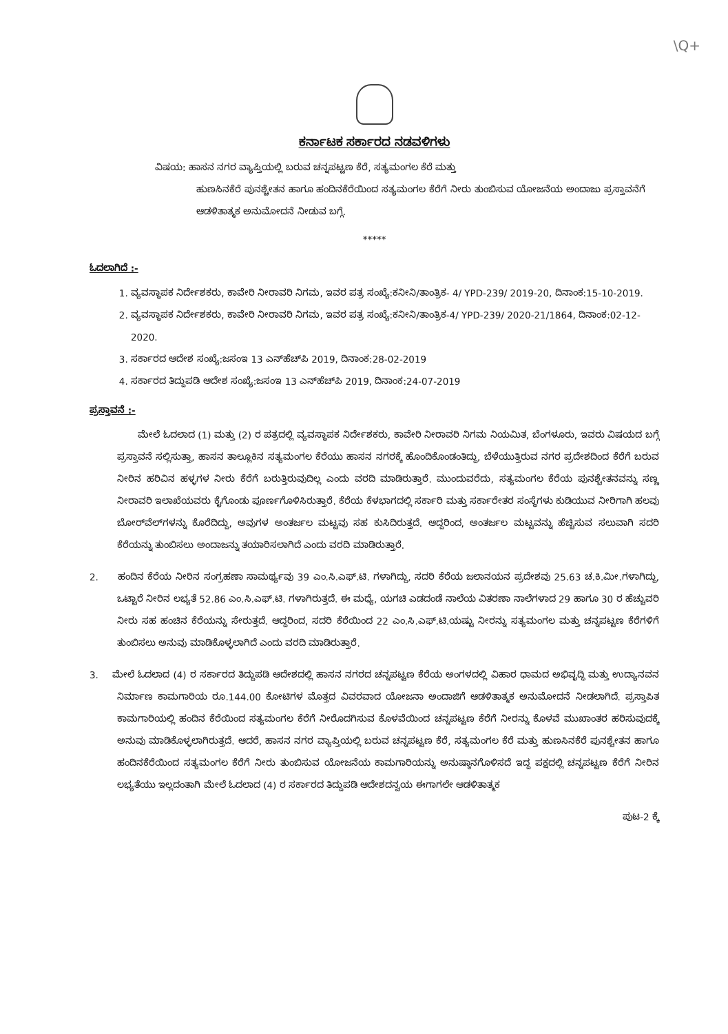\Q+
ಕರ್ನಾಟಕ ಸರ್ಕಾರದ ನಡವಳಿಗಳು
ವಿಷಯ: ಹಾಸನ ನಗರ ವ್ಯಾಪ್ತಿಯಲ್ಲಿ ಬರುವ ಚನ್ನಪಟ್ಟಣ ಕೆರೆ, ಸತ್ಯಮಂಗಲ ಕೆರೆ ಮತ್ತು
ಹುಣಸಿನಕೆರೆ ಪುನಶ್ಚೇತನ ಹಾಗೂ ಹಂದಿನಕೆರೆಯಿಂದ ಸತ್ಯಮಂಗಲ ಕೆರೆಗೆ ನೀರು ತುಂಬಿಸುವ ಯೋಜನೆಯ ಅಂದಾಜು ಪ್ರಸ್ತಾವನೆಗೆ ಆಡಳಿತಾತ್ಮಕ ಅನುಮೋದನೆ ನೀಡುವ ಬಗ್ಗೆ.
*****
ಓದಲಾಗಿದೆ :-
1. ವ್ಯವಸ್ಥಾಪಕ ನಿರ್ದೇಶಕರು, ಕಾವೇರಿ ನೀರಾವರಿ ನಿಗಮ, ಇವರ ಪತ್ರ ಸಂಖ್ಯೆ:ಕನೀನಿ/ತಾಂತ್ರಿಕ- 4/ YPD-239/ 2019-20, ದಿನಾಂಕ:15-10-2019.
2. ವ್ಯವಸ್ಥಾಪಕ ನಿರ್ದೇಶಕರು, ಕಾವೇರಿ ನೀರಾವರಿ ನಿಗಮ, ಇವರ ಪತ್ರ ಸಂಖ್ಯೆ:ಕನೀನಿ/ತಾಂತ್ರಿಕ-4/ YPD-239/ 2020-21/1864, ದಿನಾಂಕ:02-12-2020.
3. ಸರ್ಕಾರದ ಆದೇಶ ಸಂಖ್ಯೆ:ಜಸಂಇ 13 ಎನ್‌ಹೆಚ್‌ಪಿ 2019, ದಿನಾಂಕ:28-02-2019
4. ಸರ್ಕಾರದ ತಿದ್ದುಪಡಿ ಆದೇಶ ಸಂಖ್ಯೆ:ಜಸಂಇ 13 ಎನ್‌ಹೆಚ್‌ಪಿ 2019, ದಿನಾಂಕ:24-07-2019
ಪ್ರಸ್ತಾವನೆ :-
ಮೇಲೆ ಓದಲಾದ (1) ಮತ್ತು (2) ರ ಪತ್ರದಲ್ಲಿ ವ್ಯವಸ್ಥಾಪಕ ನಿರ್ದೇಶಕರು, ಕಾವೇರಿ ನೀರಾವರಿ ನಿಗಮ ನಿಯಮಿತ, ಬೆಂಗಳೂರು, ಇವರು ವಿಷಯದ ಬಗ್ಗೆ ಪ್ರಸ್ತಾವನೆ ಸಲ್ಲಿಸುತ್ತಾ, ಹಾಸನ ತಾಲ್ಲೂಕಿನ ಸತ್ಯಮಂಗಲ ಕೆರೆಯು ಹಾಸನ ನಗರಕ್ಕೆ ಹೊಂದಿಕೊಂಡಂತಿದ್ದು, ಬೆಳೆಯುತ್ತಿರುವ ನಗರ ಪ್ರದೇಶದಿಂದ ಕೆರೆಗೆ ಬರುವ ನೀರಿನ ಹರಿವಿನ ಹಳ್ಳಗಳ ನೀರು ಕೆರೆಗೆ ಬರುತ್ತಿರುವುದಿಲ್ಲ ಎಂದು ವರದಿ ಮಾಡಿರುತ್ತಾರೆ. ಮುಂದುವರೆದು, ಸತ್ಯಮಂಗಲ ಕೆರೆಯ ಪುನಶ್ಚೇತನವನ್ನು ಸಣ್ಣ ನೀರಾವರಿ ಇಲಾಖೆಯವರು ಕೈಗೊಂಡು ಪೂರ್ಣಗೊಳಿಸಿರುತ್ತಾರೆ. ಕೆರೆಯ ಕೆಳಭಾಗದಲ್ಲಿ ಸರ್ಕಾರಿ ಮತ್ತು ಸರ್ಕಾರೇತರ ಸಂಸ್ಥೆಗಳು ಕುಡಿಯುವ ನೀರಿಗಾಗಿ ಹಲವು ಬೋರ್‌ವೆಲ್‌ಗಳನ್ನು ಕೊರೆದಿದ್ದು, ಅವುಗಳ ಅಂತರ್ಜಲ ಮಟ್ಟವು ಸಹ ಕುಸಿದಿರುತ್ತದೆ. ಆದ್ದರಿಂದ, ಅಂತರ್ಜಲ ಮಟ್ಟವನ್ನು ಹೆಚ್ಚಿಸುವ ಸಲುವಾಗಿ ಸದರಿ ಕೆರೆಯನ್ನು ತುಂಬಿಸಲು ಅಂದಾಜನ್ನು ತಯಾರಿಸಲಾಗಿದೆ ಎಂದು ವರದಿ ಮಾಡಿರುತ್ತಾರೆ.
2. ಹಂದಿನ ಕೆರೆಯ ನೀರಿನ ಸಂಗ್ರಹಣಾ ಸಾಮರ್ಥ್ಯವು 39 ಎಂ.ಸಿ.ಎಫ್.ಟಿ. ಗಳಾಗಿದ್ದು, ಸದರಿ ಕೆರೆಯ ಜಲಾನಯನ ಪ್ರದೇಶವು 25.63 ಚ.ಕಿ.ಮೀ.ಗಳಾಗಿದ್ದು, ಒಟ್ಟಾರೆ ನೀರಿನ ಲಭ್ಯತೆ 52.86 ಎಂ.ಸಿ.ಎಫ್.ಟಿ. ಗಳಾಗಿರುತ್ತದೆ. ಈ ಮಧ್ಯೆ, ಯಗಚಿ ಎಡದಂಡೆ ನಾಲೆಯ ವಿತರಣಾ ನಾಲೆಗಳಾದ 29 ಹಾಗೂ 30 ರ ಹೆಚ್ಚುವರಿ ನೀರು ಸಹ ಹಂಚಿನ ಕೆರೆಯನ್ನು ಸೇರುತ್ತದೆ. ಆದ್ದರಿಂದ, ಸದರಿ ಕೆರೆಯಿಂದ 22 ಎಂ.ಸಿ.ಎಫ್.ಟಿ.ಯಷ್ಟು ನೀರನ್ನು ಸತ್ಯಮಂಗಲ ಮತ್ತು ಚನ್ನಪಟ್ಟಣ ಕೆರೆಗಳಿಗೆ ತುಂಬಿಸಲು ಅನುವು ಮಾಡಿಕೊಳ್ಳಲಾಗಿದೆ ಎಂದು ವರದಿ ಮಾಡಿರುತ್ತಾರೆ.
3. ಮೇಲೆ ಓದಲಾದ (4) ರ ಸರ್ಕಾರದ ತಿದ್ದುಪಡಿ ಆದೇಶದಲ್ಲಿ ಹಾಸನ ನಗರದ ಚನ್ನಪಟ್ಟಣ ಕೆರೆಯ ಅಂಗಳದಲ್ಲಿ ವಿಹಾರ ಧಾಮದ ಅಭಿವೃದ್ಧಿ ಮತ್ತು ಉದ್ಯಾನವನ ನಿರ್ಮಾಣ ಕಾಮಗಾರಿಯ ರೂ.144.00 ಕೋಟಿಗಳ ಮೊತ್ತದ ವಿವರವಾದ ಯೋಜನಾ ಅಂದಾಜಿಗೆ ಆಡಳಿತಾತ್ಮಕ ಅನುಮೋದನೆ ನೀಡಲಾಗಿದೆ. ಪ್ರಸ್ತಾಪಿತ ಕಾಮಗಾರಿಯಲ್ಲಿ ಹಂದಿನ ಕೆರೆಯಿಂದ ಸತ್ಯಮಂಗಲ ಕೆರೆಗೆ ನೀರೊದಗಿಸುವ ಕೊಳವೆಯಿಂದ ಚನ್ನಪಟ್ಟಣ ಕೆರೆಗೆ ನೀರನ್ನು ಕೊಳವೆ ಮುಖಾಂತರ ಹರಿಸುವುದಕ್ಕೆ ಅನುವು ಮಾಡಿಕೊಳ್ಳಲಾಗಿರುತ್ತದೆ. ಆದರೆ, ಹಾಸನ ನಗರ ವ್ಯಾಪ್ತಿಯಲ್ಲಿ ಬರುವ ಚನ್ನಪಟ್ಟಣ ಕೆರೆ, ಸತ್ಯಮಂಗಲ ಕೆರೆ ಮತ್ತು ಹುಣಸಿನಕೆರೆ ಪುನಶ್ಚೇತನ ಹಾಗೂ ಹಂದಿನಕೆರೆಯಿಂದ ಸತ್ಯಮಂಗಲ ಕೆರೆಗೆ ನೀರು ತುಂಬಿಸುವ ಯೋಜನೆಯ ಕಾಮಗಾರಿಯನ್ನು ಅನುಷ್ಠಾನಗೊಳಿಸದೆ ಇದ್ದ ಪಕ್ಷದಲ್ಲಿ ಚನ್ನಪಟ್ಟಣ ಕೆರೆಗೆ ನೀರಿನ ಲಭ್ಯತೆಯು ಇಲ್ಲದಂತಾಗಿ ಮೇಲೆ ಓದಲಾದ (4) ರ ಸರ್ಕಾರದ ತಿದ್ದುಪಡಿ ಆದೇಶದನ್ವಯ ಈಗಾಗಲೇ ಆಡಳಿತಾತ್ಮಕ
ಪುಟ-2 ಕ್ಕೆ